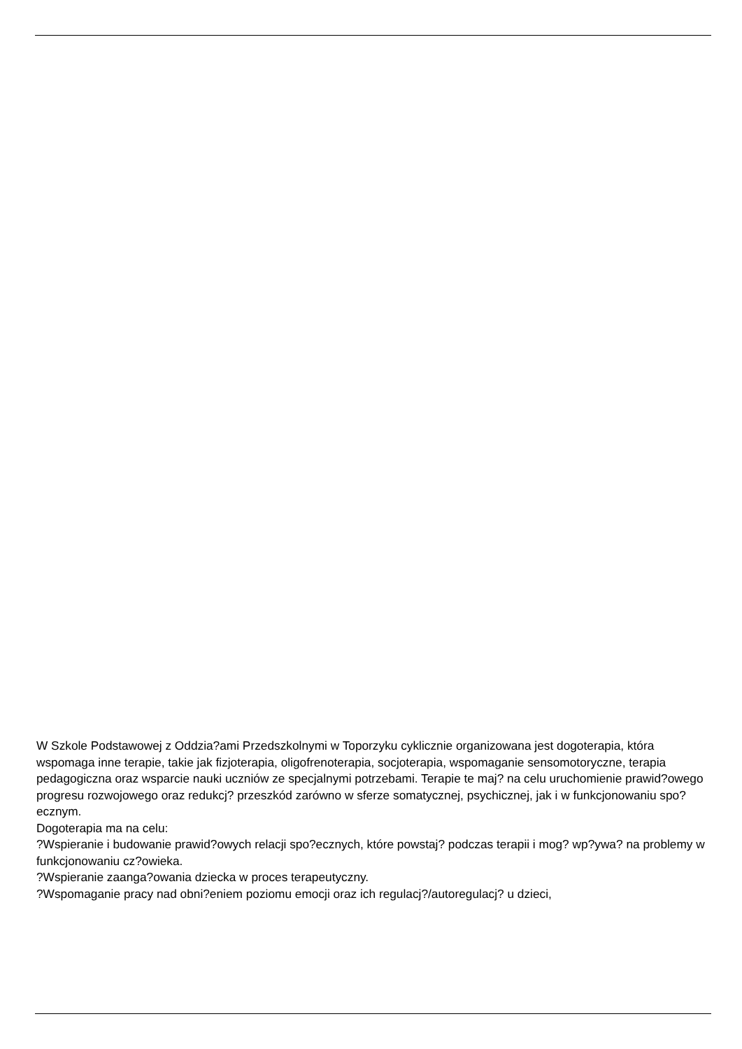W Szkole Podstawowej z Oddzia?ami Przedszkolnymi w Toporzyku cyklicznie organizowana jest dogoterapia, która wspomaga inne terapie, takie jak fizjoterapia, oligofrenoterapia, socjoterapia, wspomaganie sensomotoryczne, terapia pedagogiczna oraz wsparcie nauki uczniów ze specjalnymi potrzebami. Terapie te maj? na celu uruchomienie prawid?owego progresu rozwojowego oraz redukcj? przeszkód zarówno w sferze somatycznej, psychicznej, jak i w funkcjonowaniu spo?ecznym.
Dogoterapia ma na celu:
?Wspieranie i budowanie prawid?owych relacji spo?ecznych, które powstaj? podczas terapii i mog? wp?ywa? na problemy w funkcjonowaniu cz?owieka.
?Wspieranie zaanga?owania dziecka w proces terapeutyczny.
?Wspomaganie pracy nad obni?eniem poziomu emocji oraz ich regulacj?/autoregulacj? u dzieci,